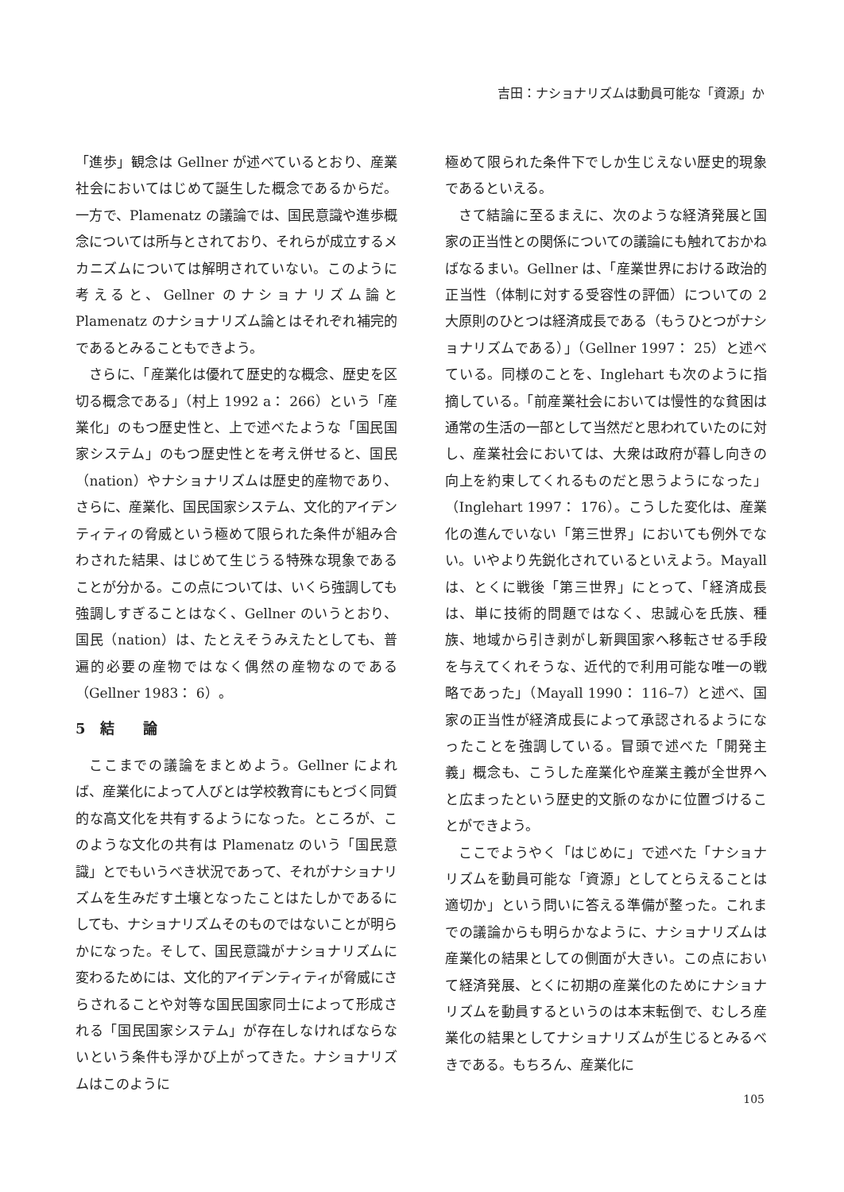吉田：ナショナリズムは動員可能な「資源」か
「進歩」観念は Gellner が述べているとおり、産業社会においてはじめて誕生した概念であるからだ。一方で、Plamenatz の議論では、国民意識や進歩概念については所与とされており、それらが成立するメカニズムについては解明されていない。このように考えると、Gellner のナショナリズム論と Plamenatz のナショナリズム論とはそれぞれ補完的であるとみることもできよう。
さらに、「産業化は優れて歴史的な概念、歴史を区切る概念である」（村上 1992 a： 266）という「産業化」のもつ歴史性と、上で述べたような「国民国家システム」のもつ歴史性とを考え併せると、国民（nation）やナショナリズムは歴史的産物であり、さらに、産業化、国民国家システム、文化的アイデンティティの脅威という極めて限られた条件が組み合わされた結果、はじめて生じうる特殊な現象であることが分かる。この点については、いくら強調しても強調しすぎることはなく、Gellner のいうとおり、国民（nation）は、たとえそうみえたとしても、普遍的必要の産物ではなく偶然の産物なのである（Gellner 1983： 6）。
5　結　　論
ここまでの議論をまとめよう。Gellner によれば、産業化によって人びとは学校教育にもとづく同質的な高文化を共有するようになった。ところが、このような文化の共有は Plamenatz のいう「国民意識」とでもいうべき状況であって、それがナショナリズムを生みだす土壌となったことはたしかであるにしても、ナショナリズムそのものではないことが明らかになった。そして、国民意識がナショナリズムに変わるためには、文化的アイデンティティが脅威にさらされることや対等な国民国家同士によって形成される「国民国家システム」が存在しなければならないという条件も浮かび上がってきた。ナショナリズムはこのように
極めて限られた条件下でしか生じえない歴史的現象であるといえる。
さて結論に至るまえに、次のような経済発展と国家の正当性との関係についての議論にも触れておかねばなるまい。Gellner は、「産業世界における政治的正当性（体制に対する受容性の評価）についての 2 大原則のひとつは経済成長である（もうひとつがナショナリズムである）」（Gellner 1997： 25）と述べている。同様のことを、Inglehart も次のように指摘している。「前産業社会においては慢性的な貧困は通常の生活の一部として当然だと思われていたのに対し、産業社会においては、大衆は政府が暮し向きの向上を約束してくれるものだと思うようになった」（Inglehart 1997： 176）。こうした変化は、産業化の進んでいない「第三世界」においても例外でない。いやより先鋭化されているといえよう。Mayall は、とくに戦後「第三世界」にとって、「経済成長は、単に技術的問題ではなく、忠誠心を氏族、種族、地域から引き剥がし新興国家へ移転させる手段を与えてくれそうな、近代的で利用可能な唯一の戦略であった」（Mayall 1990： 116–7）と述べ、国家の正当性が経済成長によって承認されるようになったことを強調している。冒頭で述べた「開発主義」概念も、こうした産業化や産業主義が全世界へと広まったという歴史的文脈のなかに位置づけることができよう。
ここでようやく「はじめに」で述べた「ナショナリズムを動員可能な「資源」としてとらえることは適切か」という問いに答える準備が整った。これまでの議論からも明らかなように、ナショナリズムは産業化の結果としての側面が大きい。この点において経済発展、とくに初期の産業化のためにナショナリズムを動員するというのは本末転倒で、むしろ産業化の結果としてナショナリズムが生じるとみるべきである。もちろん、産業化に
105